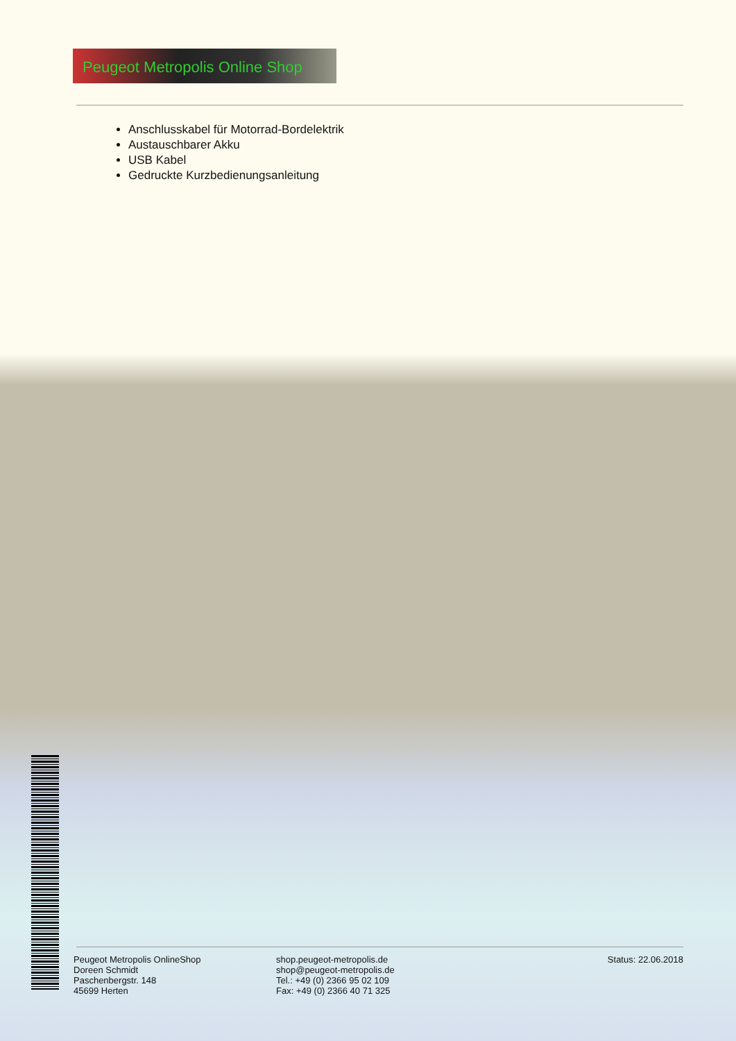Peugeot Metropolis Online Shop
Anschlusskabel für Motorrad-Bordelektrik
Austauschbarer Akku
USB Kabel
Gedruckte Kurzbedienungsanleitung
Peugeot Metropolis OnlineShop
Doreen Schmidt
Paschenbergstr. 148
45699 Herten
shop.peugeot-metropolis.de
shop@peugeot-metropolis.de
Tel.: +49 (0) 2366 95 02 109
Fax: +49 (0) 2366 40 71 325
Status: 22.06.2018